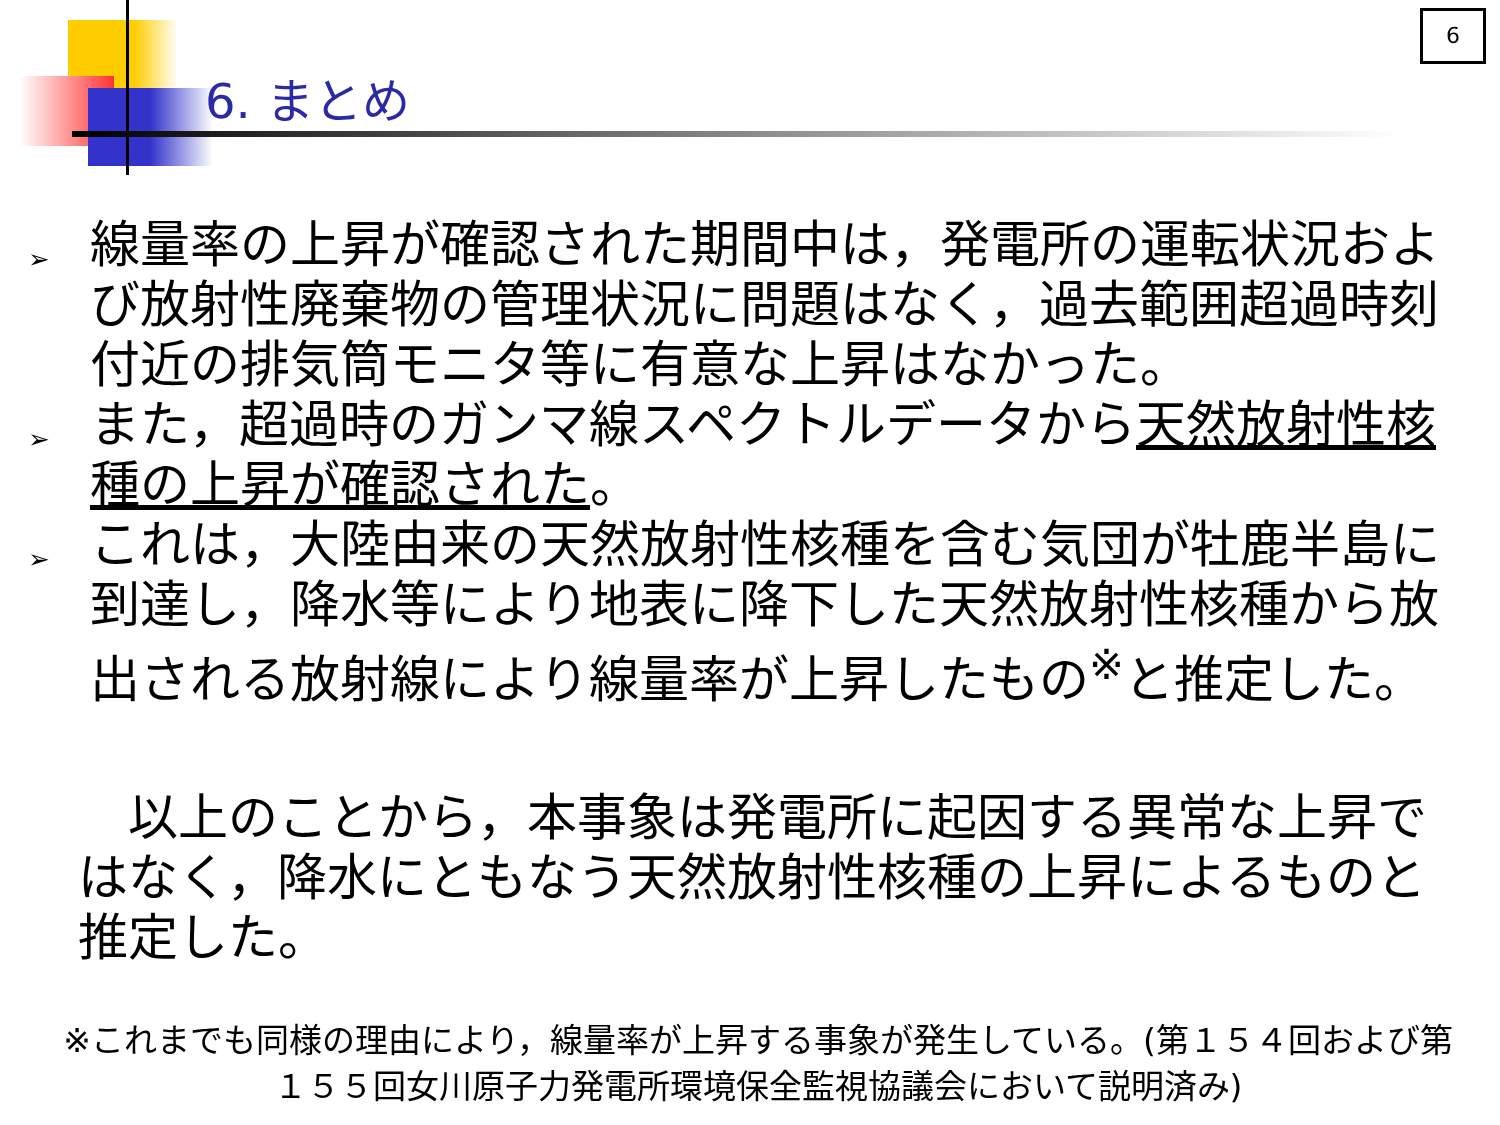6
6. まとめ
➢ 線量率の上昇が確認された期間中は，発電所の運転状況および放射性廃棄物の管理状況に問題はなく，過去範囲超過時刻付近の排気筒モニタ等に有意な上昇はなかった。
➢ また，超過時のガンマ線スペクトルデータから天然放射性核種の上昇が確認された。
➢ これは，大陸由来の天然放射性核種を含む気団が牡鹿半島に到達し，降水等により地表に降下した天然放射性核種から放出される放射線により線量率が上昇したもの<sup>※</sup>と推定した。
以上のことから，本事象は発電所に起因する異常な上昇ではなく，降水にともなう天然放射性核種の上昇によるものと推定した。
※これまでも同様の理由により，線量率が上昇する事象が発生している。(第１５４回および第１５５回女川原子力発電所環境保全監視協議会において説明済み)